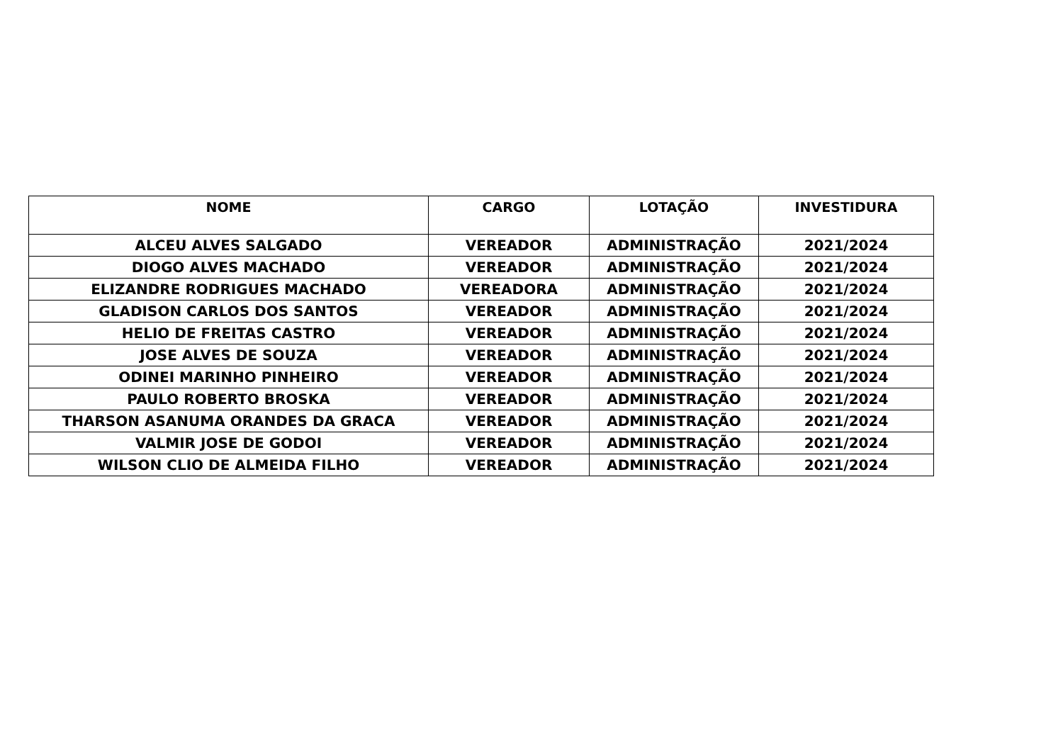| NOME | CARGO | LOTAÇÃO | INVESTIDURA |
| --- | --- | --- | --- |
| ALCEU ALVES SALGADO | VEREADOR | ADMINISTRAÇÃO | 2021/2024 |
| DIOGO ALVES MACHADO | VEREADOR | ADMINISTRAÇÃO | 2021/2024 |
| ELIZANDRE RODRIGUES MACHADO | VEREADORA | ADMINISTRAÇÃO | 2021/2024 |
| GLADISON CARLOS DOS SANTOS | VEREADOR | ADMINISTRAÇÃO | 2021/2024 |
| HELIO DE FREITAS CASTRO | VEREADOR | ADMINISTRAÇÃO | 2021/2024 |
| JOSE ALVES DE SOUZA | VEREADOR | ADMINISTRAÇÃO | 2021/2024 |
| ODINEI MARINHO PINHEIRO | VEREADOR | ADMINISTRAÇÃO | 2021/2024 |
| PAULO ROBERTO BROSKA | VEREADOR | ADMINISTRAÇÃO | 2021/2024 |
| THARSON ASANUMA ORANDES DA GRACA | VEREADOR | ADMINISTRAÇÃO | 2021/2024 |
| VALMIR JOSE DE GODOI | VEREADOR | ADMINISTRAÇÃO | 2021/2024 |
| WILSON CLIO DE ALMEIDA FILHO | VEREADOR | ADMINISTRAÇÃO | 2021/2024 |